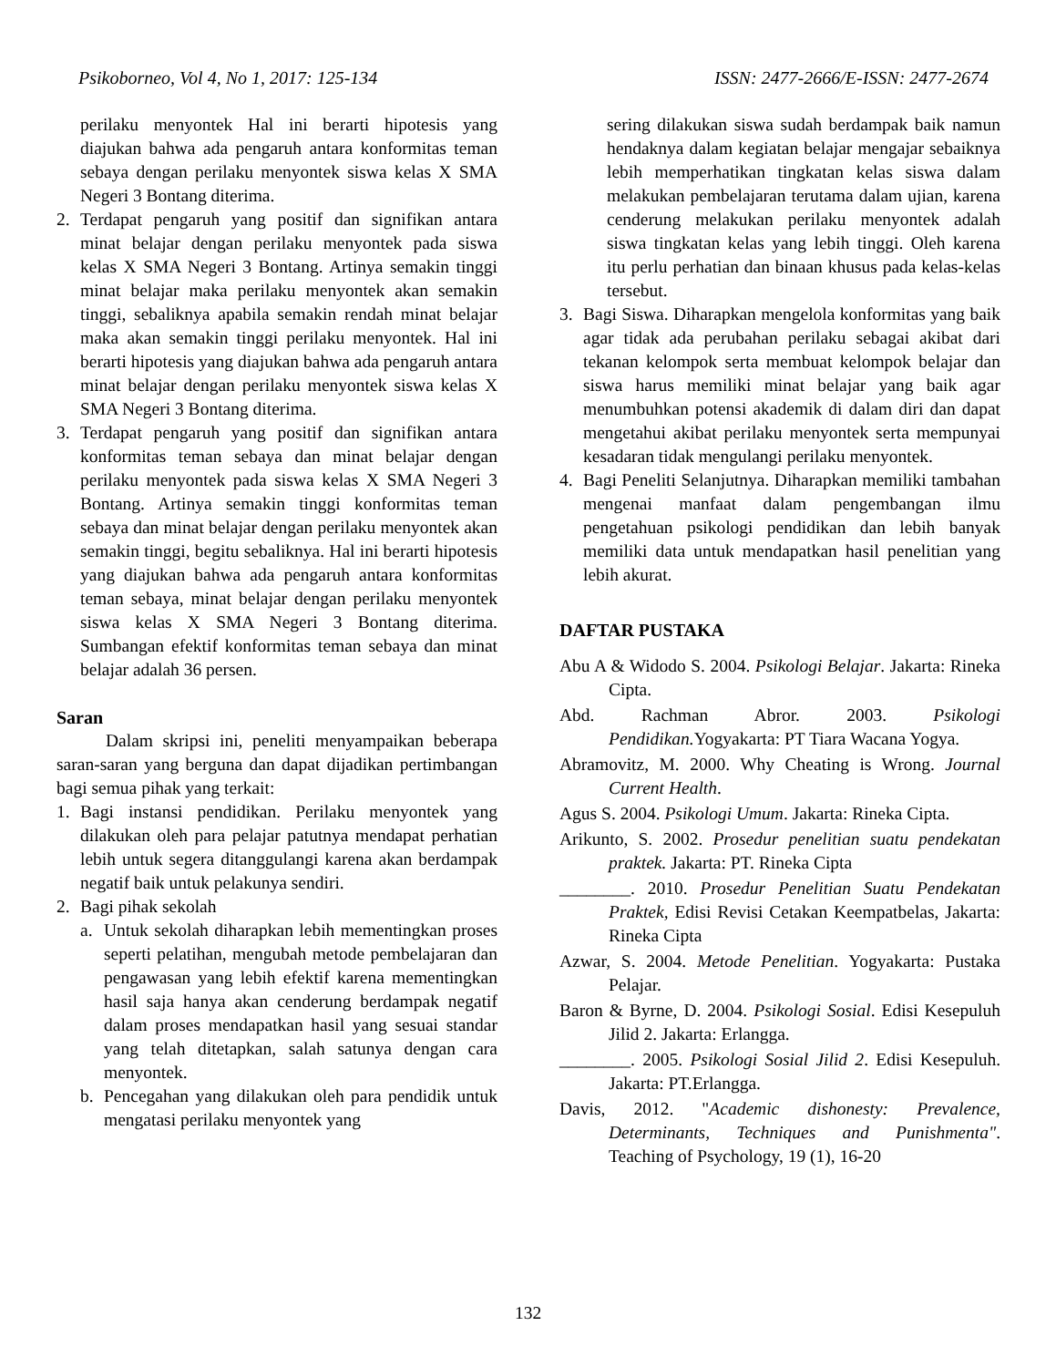Psikoborneo, Vol 4, No 1, 2017: 125-134 ISSN: 2477-2666/E-ISSN: 2477-2674
perilaku menyontek Hal ini berarti hipotesis yang diajukan bahwa ada pengaruh antara konformitas teman sebaya dengan perilaku menyontek siswa kelas X SMA Negeri 3 Bontang diterima.
2. Terdapat pengaruh yang positif dan signifikan antara minat belajar dengan perilaku menyontek pada siswa kelas X SMA Negeri 3 Bontang. Artinya semakin tinggi minat belajar maka perilaku menyontek akan semakin tinggi, sebaliknya apabila semakin rendah minat belajar maka akan semakin tinggi perilaku menyontek. Hal ini berarti hipotesis yang diajukan bahwa ada pengaruh antara minat belajar dengan perilaku menyontek siswa kelas X SMA Negeri 3 Bontang diterima.
3. Terdapat pengaruh yang positif dan signifikan antara konformitas teman sebaya dan minat belajar dengan perilaku menyontek pada siswa kelas X SMA Negeri 3 Bontang. Artinya semakin tinggi konformitas teman sebaya dan minat belajar dengan perilaku menyontek akan semakin tinggi, begitu sebaliknya. Hal ini berarti hipotesis yang diajukan bahwa ada pengaruh antara konformitas teman sebaya, minat belajar dengan perilaku menyontek siswa kelas X SMA Negeri 3 Bontang diterima. Sumbangan efektif konformitas teman sebaya dan minat belajar adalah 36 persen.
Saran
Dalam skripsi ini, peneliti menyampaikan beberapa saran-saran yang berguna dan dapat dijadikan pertimbangan bagi semua pihak yang terkait:
1. Bagi instansi pendidikan. Perilaku menyontek yang dilakukan oleh para pelajar patutnya mendapat perhatian lebih untuk segera ditanggulangi karena akan berdampak negatif baik untuk pelakunya sendiri.
2. Bagi pihak sekolah
a. Untuk sekolah diharapkan lebih mementingkan proses seperti pelatihan, mengubah metode pembelajaran dan pengawasan yang lebih efektif karena mementingkan hasil saja hanya akan cenderung berdampak negatif dalam proses mendapatkan hasil yang sesuai standar yang telah ditetapkan, salah satunya dengan cara menyontek.
b. Pencegahan yang dilakukan oleh para pendidik untuk mengatasi perilaku menyontek yang
sering dilakukan siswa sudah berdampak baik namun hendaknya dalam kegiatan belajar mengajar sebaiknya lebih memperhatikan tingkatan kelas siswa dalam melakukan pembelajaran terutama dalam ujian, karena cenderung melakukan perilaku menyontek adalah siswa tingkatan kelas yang lebih tinggi. Oleh karena itu perlu perhatian dan binaan khusus pada kelas-kelas tersebut.
3. Bagi Siswa. Diharapkan mengelola konformitas yang baik agar tidak ada perubahan perilaku sebagai akibat dari tekanan kelompok serta membuat kelompok belajar dan siswa harus memiliki minat belajar yang baik agar menumbuhkan potensi akademik di dalam diri dan dapat mengetahui akibat perilaku menyontek serta mempunyai kesadaran tidak mengulangi perilaku menyontek.
4. Bagi Peneliti Selanjutnya. Diharapkan memiliki tambahan mengenai manfaat dalam pengembangan ilmu pengetahuan psikologi pendidikan dan lebih banyak memiliki data untuk mendapatkan hasil penelitian yang lebih akurat.
DAFTAR PUSTAKA
Abu A & Widodo S. 2004. Psikologi Belajar. Jakarta: Rineka Cipta.
Abd. Rachman Abror. 2003. Psikologi Pendidikan. Yogyakarta: PT Tiara Wacana Yogya.
Abramovitz, M. 2000. Why Cheating is Wrong. Journal Current Health.
Agus S. 2004. Psikologi Umum. Jakarta: Rineka Cipta.
Arikunto, S. 2002. Prosedur penelitian suatu pendekatan praktek. Jakarta: PT. Rineka Cipta
________. 2010. Prosedur Penelitian Suatu Pendekatan Praktek, Edisi Revisi Cetakan Keempatbelas, Jakarta: Rineka Cipta
Azwar, S. 2004. Metode Penelitian. Yogyakarta: Pustaka Pelajar.
Baron & Byrne, D. 2004. Psikologi Sosial. Edisi Kesepuluh Jilid 2. Jakarta: Erlangga.
________. 2005. Psikologi Sosial Jilid 2. Edisi Kesepuluh. Jakarta: PT.Erlangga.
Davis, 2012. "Academic dishonesty: Prevalence, Determinants, Techniques and Punishmenta". Teaching of Psychology, 19 (1), 16-20
132